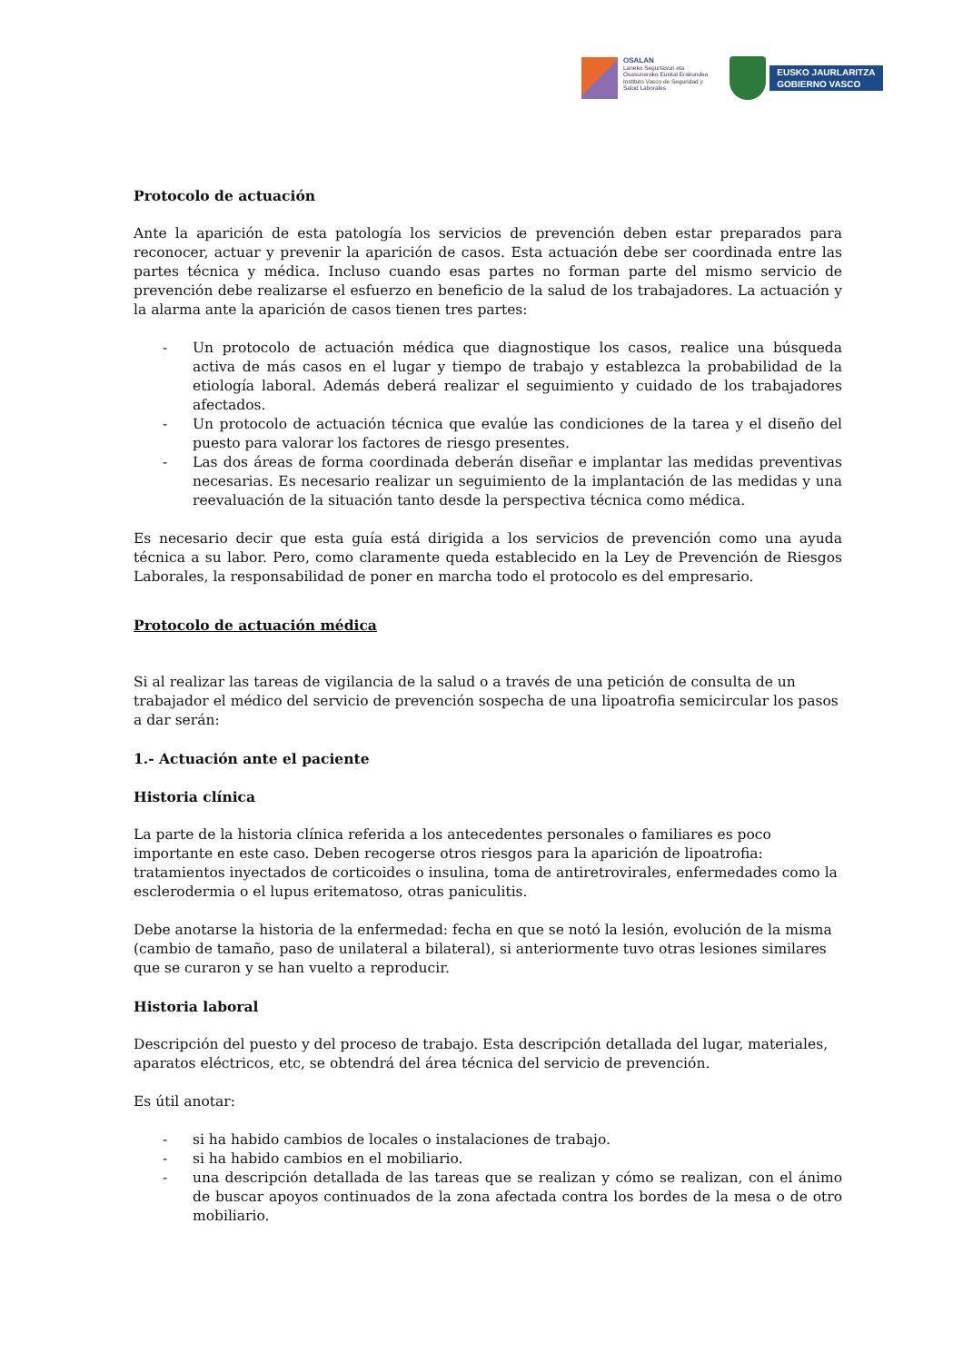OSALAN
Laneko Segurtasun eta
Osasunerako Euskal Erakundea
Instituto Vasco de Seguridad y
Salud Laborales
EUSKO JAURLARITZA
GOBIERNO VASCO
Protocolo de actuación
Ante la aparición de esta patología los servicios de prevención deben estar preparados para reconocer, actuar y prevenir la aparición de casos. Esta actuación debe ser coordinada entre las partes técnica y médica. Incluso cuando esas partes no forman parte del mismo servicio de prevención debe realizarse el esfuerzo en beneficio de la salud de los trabajadores. La actuación y la alarma ante la aparición de casos tienen tres partes:
- Un protocolo de actuación médica que diagnostique los casos, realice una búsqueda activa de más casos en el lugar y tiempo de trabajo y establezca la probabilidad de la etiología laboral. Además deberá realizar el seguimiento y cuidado de los trabajadores afectados.
- Un protocolo de actuación técnica que evalúe las condiciones de la tarea y el diseño del puesto para valorar los factores de riesgo presentes.
- Las dos áreas de forma coordinada deberán diseñar e implantar las medidas preventivas necesarias. Es necesario realizar un seguimiento de la implantación de las medidas y una reevaluación de la situación tanto desde la perspectiva técnica como médica.
Es necesario decir que esta guía está dirigida a los servicios de prevención como una ayuda técnica a su labor. Pero, como claramente queda establecido en la Ley de Prevención de Riesgos Laborales, la responsabilidad de poner en marcha todo el protocolo es del empresario.
Protocolo de actuación médica
Si al realizar las tareas de vigilancia de la salud o a través de una petición de consulta de un trabajador el médico del servicio de prevención sospecha de una lipoatrofia semicircular los pasos a dar serán:
1.- Actuación ante el paciente
Historia clínica
La parte de la historia clínica referida a los antecedentes personales o familiares es poco importante en este caso. Deben recogerse otros riesgos para la aparición de lipoatrofia: tratamientos inyectados de corticoides o insulina, toma de antiretrovirales, enfermedades como la esclerodermia o el lupus eritematoso, otras paniculitis.
Debe anotarse la historia de la enfermedad: fecha en que se notó la lesión, evolución de la misma (cambio de tamaño, paso de unilateral a bilateral), si anteriormente tuvo otras lesiones similares que se curaron y se han vuelto a reproducir.
Historia laboral
Descripción del puesto y del proceso de trabajo. Esta descripción detallada del lugar, materiales, aparatos eléctricos, etc, se obtendrá del área técnica del servicio de prevención.
Es útil anotar:
- si ha habido cambios de locales o instalaciones de trabajo.
- si ha habido cambios en el mobiliario.
- una descripción detallada de las tareas que se realizan y cómo se realizan, con el ánimo de buscar apoyos continuados de la zona afectada contra los bordes de la mesa o de otro mobiliario.